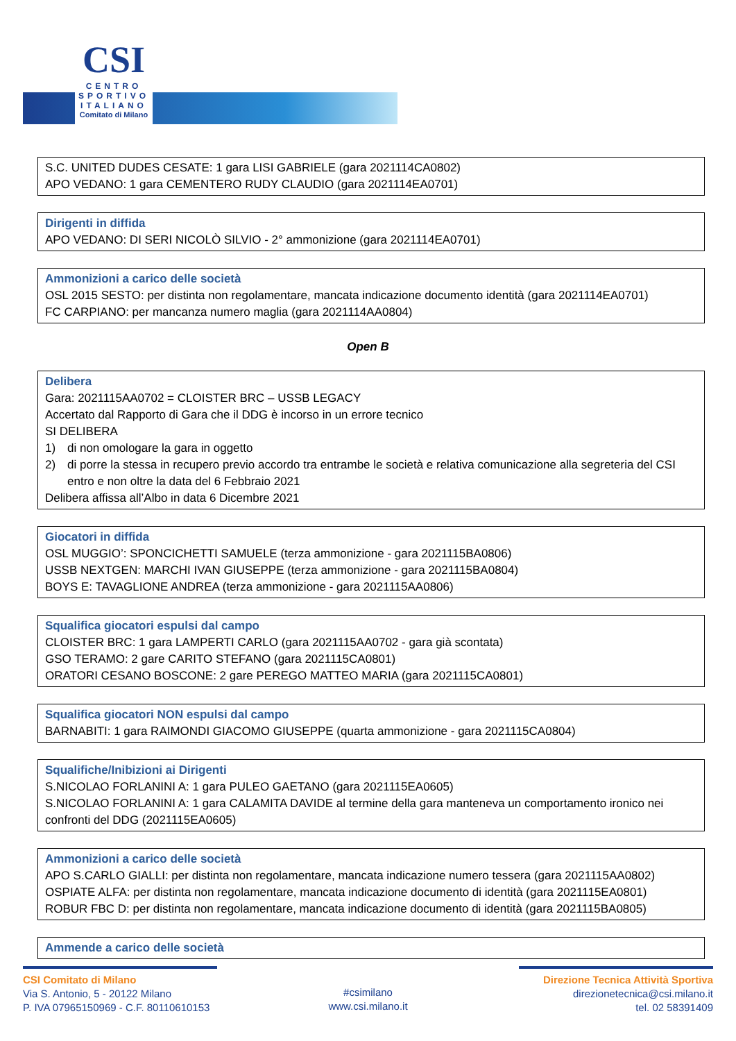CSI
CENTRO
SPORTIVO
ITALIANO
Comitato di Milano
S.C. UNITED DUDES CESATE: 1 gara LISI GABRIELE (gara 2021114CA0802)
APO VEDANO: 1 gara CEMENTERO RUDY CLAUDIO (gara 2021114EA0701)
Dirigenti in diffida
APO VEDANO: DI SERI NICOLÒ SILVIO - 2° ammonizione (gara 2021114EA0701)
Ammonizioni a carico delle società
OSL 2015 SESTO: per distinta non regolamentare, mancata indicazione documento identità (gara 2021114EA0701)
FC CARPIANO: per mancanza numero maglia (gara 2021114AA0804)
Open B
Delibera
Gara: 2021115AA0702 = CLOISTER BRC – USSB LEGACY
Accertato dal Rapporto di Gara che il DDG è incorso in un errore tecnico
SI DELIBERA
1) di non omologare la gara in oggetto
2) di porre la stessa in recupero previo accordo tra entrambe le società e relativa comunicazione alla segreteria del CSI entro e non oltre la data del 6 Febbraio 2021
Delibera affissa all’Albo in data 6 Dicembre 2021
Giocatori in diffida
OSL MUGGIO’: SPONCICHETTI SAMUELE (terza ammonizione - gara 2021115BA0806)
USSB NEXTGEN: MARCHI IVAN GIUSEPPE (terza ammonizione - gara 2021115BA0804)
BOYS E: TAVAGLIONE ANDREA (terza ammonizione - gara 2021115AA0806)
Squalifica giocatori espulsi dal campo
CLOISTER BRC: 1 gara LAMPERTI CARLO (gara 2021115AA0702 - gara già scontata)
GSO TERAMO: 2 gare CARITO STEFANO (gara 2021115CA0801)
ORATORI CESANO BOSCONE: 2 gare PEREGO MATTEO MARIA (gara 2021115CA0801)
Squalifica giocatori NON espulsi dal campo
BARNABITI: 1 gara RAIMONDI GIACOMO GIUSEPPE (quarta ammonizione - gara 2021115CA0804)
Squalifiche/Inibizioni ai Dirigenti
S.NICOLAO FORLANINI A: 1 gara PULEO GAETANO (gara 2021115EA0605)
S.NICOLAO FORLANINI A: 1 gara CALAMITA DAVIDE al termine della gara manteneva un comportamento ironico nei confronti del DDG (2021115EA0605)
Ammonizioni a carico delle società
APO S.CARLO GIALLI: per distinta non regolamentare, mancata indicazione numero tessera (gara 2021115AA0802)
OSPIATE ALFA: per distinta non regolamentare, mancata indicazione documento di identità (gara 2021115EA0801)
ROBUR FBC D: per distinta non regolamentare, mancata indicazione documento di identità (gara 2021115BA0805)
Ammende a carico delle società
CSI Comitato di Milano
Via S. Antonio, 5 - 20122 Milano
P. IVA 07965150969 - C.F. 80110610153
#csimilano
www.csi.milano.it
Direzione Tecnica Attività Sportiva
direzionetecnica@csi.milano.it
tel. 02 58391409